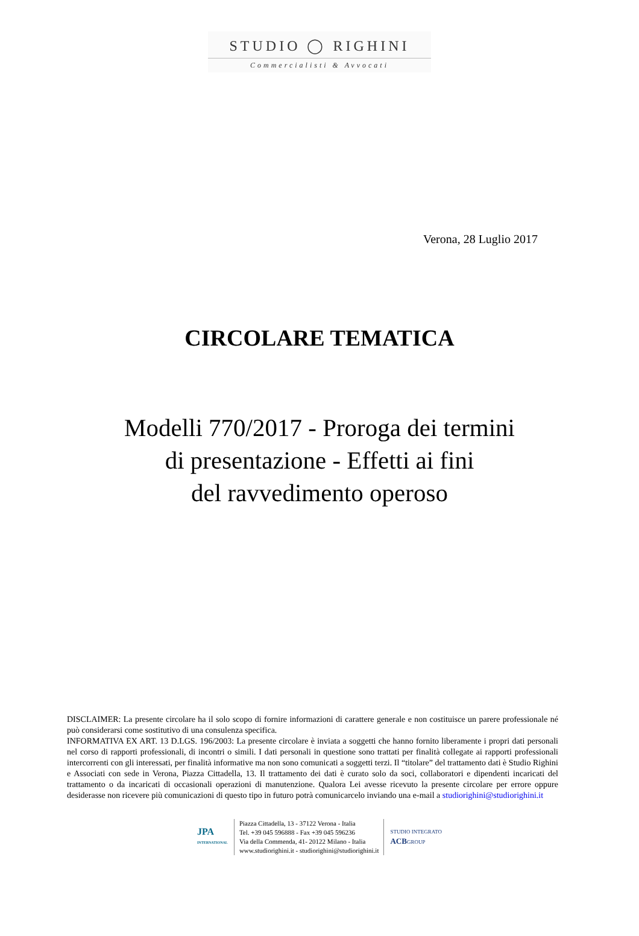STUDIO ◯ RIGHINI
Commercialisti & Avvocati
Verona, 28 Luglio 2017
CIRCOLARE TEMATICA
Modelli 770/2017 - Proroga dei termini
di presentazione - Effetti ai fini
del ravvedimento operoso
DISCLAIMER: La presente circolare ha il solo scopo di fornire informazioni di carattere generale e non costituisce un parere professionale né può considerarsi come sostitutivo di una consulenza specifica.
INFORMATIVA EX ART. 13 D.LGS. 196/2003: La presente circolare è inviata a soggetti che hanno fornito liberamente i propri dati personali nel corso di rapporti professionali, di incontri o simili. I dati personali in questione sono trattati per finalità collegate ai rapporti professionali intercorrenti con gli interessati, per finalità informative ma non sono comunicati a soggetti terzi. Il “titolare” del trattamento dati è Studio Righini e Associati con sede in Verona, Piazza Cittadella, 13. Il trattamento dei dati è curato solo da soci, collaboratori e dipendenti incaricati del trattamento o da incaricati di occasionali operazioni di manutenzione. Qualora Lei avesse ricevuto la presente circolare per errore oppure desiderasse non ricevere più comunicazioni di questo tipo in futuro potrà comunicarcelo inviando una e-mail a studiorighini@studiorighini.it
JPA
INTERNATIONAL
Piazza Cittadella, 13 - 37122 Verona - Italia
Tel. +39 045 596888 - Fax +39 045 596236
Via della Commenda, 41- 20122 Milano - Italia
www.studiorighini.it - studiorighini@studiorighini.it
STUDIO INTEGRATO
ACBGROUP